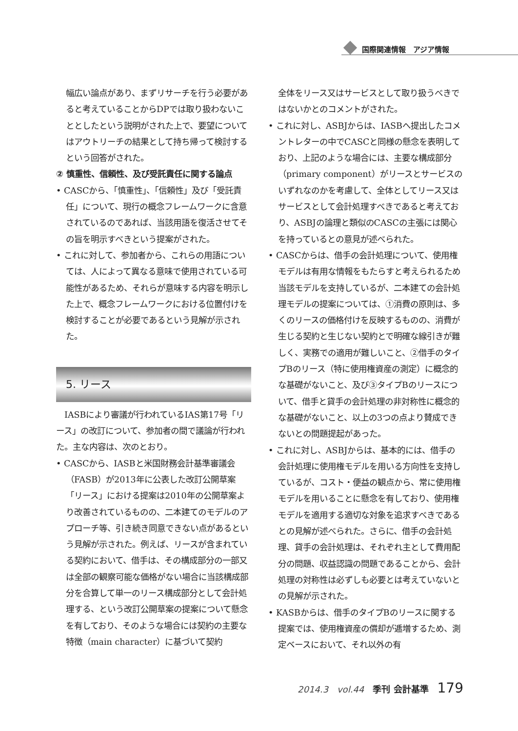国際関連情報　アジア情報
幅広い論点があり、まずリサーチを行う必要があると考えていることからDPでは取り扱わないこととしたという説明がされた上で、要望についてはアウトリーチの結果として持ち帰って検討するという回答がされた。
② 慎重性、信頼性、及び受託責任に関する論点
• CASCから、「慎重性」、「信頼性」及び「受託責任」について、現行の概念フレームワークに含意されているのであれば、当該用語を復活させてその旨を明示すべきという提案がされた。
• これに対して、参加者から、これらの用語については、人によって異なる意味で使用されている可能性があるため、それらが意味する内容を明示した上で、概念フレームワークにおける位置付けを検討することが必要であるという見解が示された。
5. リース
　IASBにより審議が行われているIAS第17号「リース」の改訂について、参加者の間で議論が行われた。主な内容は、次のとおり。
• CASCから、IASBと米国財務会計基準審議会（FASB）が2013年に公表した改訂公開草案「リース」における提案は2010年の公開草案より改善されているものの、二本建てのモデルのアプローチ等、引き続き同意できない点があるという見解が示された。例えば、リースが含まれている契約において、借手は、その構成部分の一部又は全部の観察可能な価格がない場合に当該構成部分を合算して単一のリース構成部分として会計処理する、という改訂公開草案の提案について懸念を有しており、そのような場合には契約の主要な特徴（main character）に基づいて契約
全体をリース又はサービスとして取り扱うべきではないかとのコメントがされた。
• これに対し、ASBJからは、IASBへ提出したコメントレターの中でCASCと同様の懸念を表明しており、上記のような場合には、主要な構成部分（primary component）がリースとサービスのいずれなのかを考慮して、全体としてリース又はサービスとして会計処理すべきであると考えており、ASBJの論理と類似のCASCの主張には関心を持っているとの意見が述べられた。
• CASCからは、借手の会計処理について、使用権モデルは有用な情報をもたらすと考えられるため当該モデルを支持しているが、二本建ての会計処理モデルの提案については、①消費の原則は、多くのリースの価格付けを反映するものの、消費が生じる契約と生じない契約とで明確な線引きが難しく、実務での適用が難しいこと、②借手のタイプBのリース（特に使用権資産の測定）に概念的な基礎がないこと、及び③タイプBのリースについて、借手と貸手の会計処理の非対称性に概念的な基礎がないこと、以上の3つの点より賛成できないとの問題提起があった。
• これに対し、ASBJからは、基本的には、借手の会計処理に使用権モデルを用いる方向性を支持しているが、コスト・便益の観点から、常に使用権モデルを用いることに懸念を有しており、使用権モデルを適用する適切な対象を追求すべきであるとの見解が述べられた。さらに、借手の会計処理、貸手の会計処理は、それぞれ主として費用配分の問題、収益認識の問題であることから、会計処理の対称性は必ずしも必要とは考えていないとの見解が示された。
• KASBからは、借手のタイプBのリースに関する提案では、使用権資産の償却が逓増するため、測定ベースにおいて、それ以外の有
2014.3　vol.44　季刊 会計基準　179